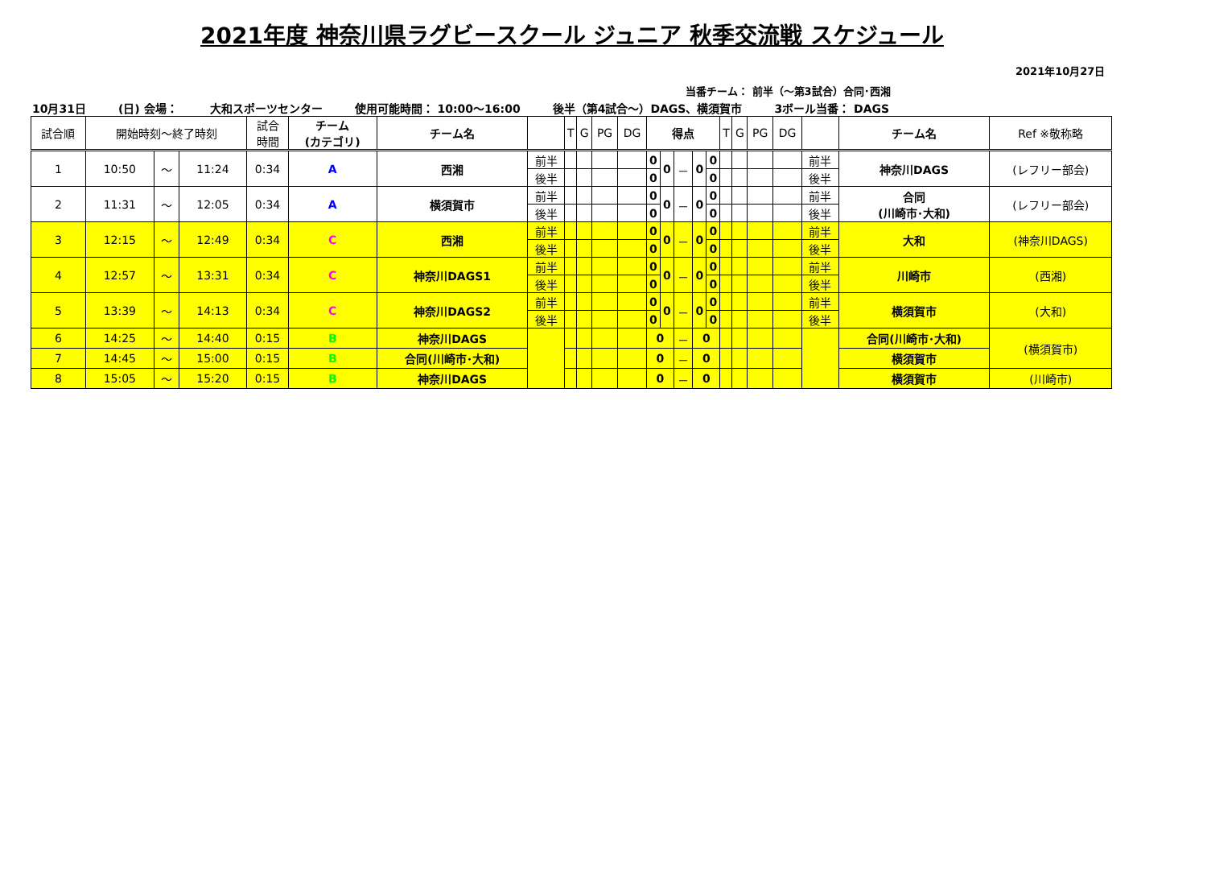2021年度 神奈川県ラグビースクール ジュニア 秋季交流戦 スケジュール
2021年10月27日
当番チーム： 前半（～第3試合）合同･西湘
10月31日 (日) 会場： 大和スポーツセンター 使用可能時間： 10:00～16:00 後半（第4試合～）DAGS、横須賀市 3ボール当番： DAGS
| 試合順 | 開始時刻～終了時刻 | | | 試合 時間 | チーム (カテゴリ) | チーム名 | | T | G | PG | DG | 得点 | | | | | T | G | PG | DG | | チーム名 | Ref ※敬称略 |
| --- | --- | --- | --- | --- | --- | --- | --- | --- | --- | --- | --- | --- | --- | --- | --- | --- | --- | --- | --- | --- | --- | --- | --- |
| 1 | 10:50 | ～ | 11:24 | 0:34 | A | 西湘 | 前半 | | | | | 0 | 0 | － | 0 | 0 | | | | | 前半 | 神奈川DAGS | (レフリー部会) |
| | | | | | | | 後半 | | | | | 0 | | | | 0 | | | | | 後半 | | |
| 2 | 11:31 | ～ | 12:05 | 0:34 | A | 横須賀市 | 前半 | | | | | 0 | 0 | － | 0 | 0 | | | | | 前半 | 合同 (川崎市･大和) | (レフリー部会) |
| | | | | | | | 後半 | | | | | 0 | | | | 0 | | | | | 後半 | | |
| 3 | 12:15 | ～ | 12:49 | 0:34 | C | 西湘 | 前半 | | | | | 0 | 0 | － | 0 | 0 | | | | | 前半 | 大和 | (神奈川DAGS) |
| | | | | | | | 後半 | | | | | 0 | | | | 0 | | | | | 後半 | | |
| 4 | 12:57 | ～ | 13:31 | 0:34 | C | 神奈川DAGS1 | 前半 | | | | | 0 | 0 | － | 0 | 0 | | | | | 前半 | 川崎市 | (西湘) |
| | | | | | | | 後半 | | | | | 0 | | | | 0 | | | | | 後半 | | |
| 5 | 13:39 | ～ | 14:13 | 0:34 | C | 神奈川DAGS2 | 前半 | | | | | 0 | 0 | － | 0 | 0 | | | | | 前半 | 横須賀市 | (大和) |
| | | | | | | | 後半 | | | | | 0 | | | | 0 | | | | | 後半 | | |
| 6 | 14:25 | ～ | 14:40 | 0:15 | B | 神奈川DAGS | | | | | | 0 | | － | 0 | | | | | | | 合同(川崎市･大和) | (横須賀市) |
| 7 | 14:45 | ～ | 15:00 | 0:15 | B | 合同(川崎市･大和) | | | | | | 0 | | － | 0 | | | | | | | 横須賀市 | |
| 8 | 15:05 | ～ | 15:20 | 0:15 | B | 神奈川DAGS | | | | | | 0 | | － | 0 | | | | | | | 横須賀市 | (川崎市) |